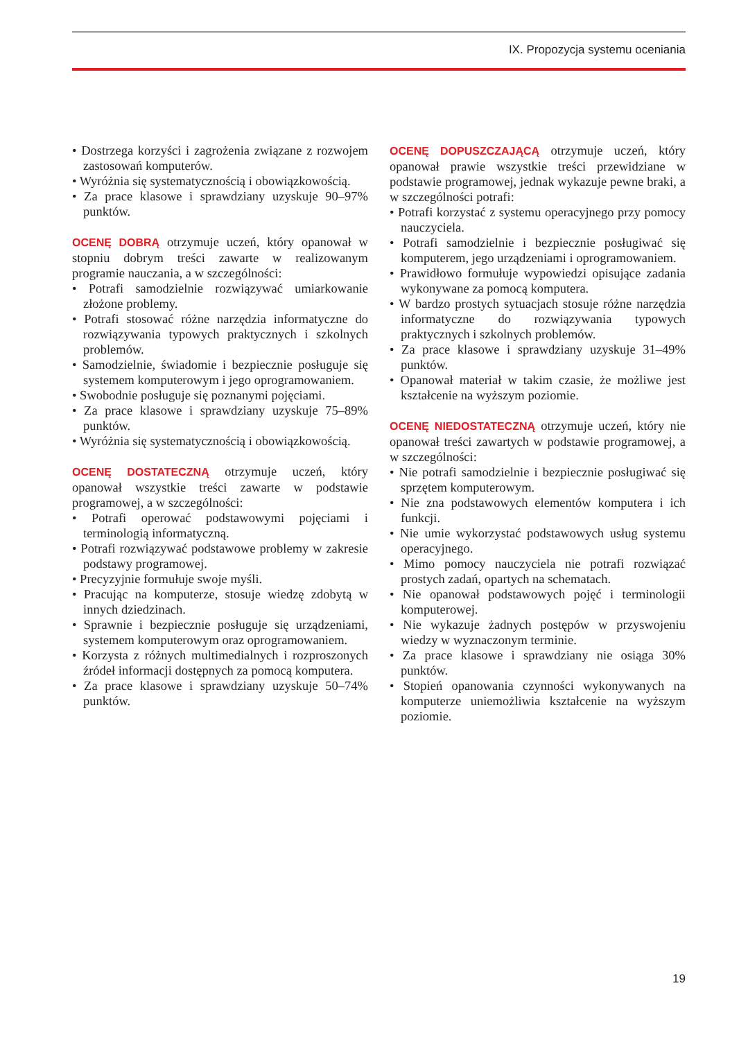IX. Propozycja systemu oceniania
• Dostrzega korzyści i zagrożenia związane z rozwojem zastosowań komputerów.
• Wyróżnia się systematycznością i obowiązkowością.
• Za prace klasowe i sprawdziany uzyskuje 90–97% punktów.
OCENĘ DOBRĄ otrzymuje uczeń, który opanował w stopniu dobrym treści zawarte w realizowanym programie nauczania, a w szczególności:
• Potrafi samodzielnie rozwiązywać umiarkowanie złożone problemy.
• Potrafi stosować różne narzędzia informatyczne do rozwiązywania typowych praktycznych i szkolnych problemów.
• Samodzielnie, świadomie i bezpiecznie posługuje się systemem komputerowym i jego oprogramowaniem.
• Swobodnie posługuje się poznanymi pojęciami.
• Za prace klasowe i sprawdziany uzyskuje 75–89% punktów.
• Wyróżnia się systematycznością i obowiązkowością.
OCENĘ DOSTATECZNĄ otrzymuje uczeń, który opanował wszystkie treści zawarte w podstawie programowej, a w szczególności:
• Potrafi operować podstawowymi pojęciami i terminologią informatyczną.
• Potrafi rozwiązywać podstawowe problemy w zakresie podstawy programowej.
• Precyzyjnie formułuje swoje myśli.
• Pracując na komputerze, stosuje wiedzę zdobytą w innych dziedzinach.
• Sprawnie i bezpiecznie posługuje się urządzeniami, systemem komputerowym oraz oprogramowaniem.
• Korzysta z różnych multimedialnych i rozproszonych źródeł informacji dostępnych za pomocą komputera.
• Za prace klasowe i sprawdziany uzyskuje 50–74% punktów.
OCENĘ DOPUSZCZAJĄCĄ otrzymuje uczeń, który opanował prawie wszystkie treści przewidziane w podstawie programowej, jednak wykazuje pewne braki, a w szczególności potrafi:
• Potrafi korzystać z systemu operacyjnego przy pomocy nauczyciela.
• Potrafi samodzielnie i bezpiecznie posługiwać się komputerem, jego urządzeniami i oprogramowaniem.
• Prawidłowo formułuje wypowiedzi opisujące zadania wykonywane za pomocą komputera.
• W bardzo prostych sytuacjach stosuje różne narzędzia informatyczne do rozwiązywania typowych praktycznych i szkolnych problemów.
• Za prace klasowe i sprawdziany uzyskuje 31–49% punktów.
• Opanował materiał w takim czasie, że możliwe jest kształcenie na wyższym poziomie.
OCENĘ NIEDOSTATECZNĄ otrzymuje uczeń, który nie opanował treści zawartych w podstawie programowej, a w szczególności:
• Nie potrafi samodzielnie i bezpiecznie posługiwać się sprzętem komputerowym.
• Nie zna podstawowych elementów komputera i ich funkcji.
• Nie umie wykorzystać podstawowych usług systemu operacyjnego.
• Mimo pomocy nauczyciela nie potrafi rozwiązać prostych zadań, opartych na schematach.
• Nie opanował podstawowych pojęć i terminologii komputerowej.
• Nie wykazuje żadnych postępów w przyswojeniu wiedzy w wyznaczonym terminie.
• Za prace klasowe i sprawdziany nie osiąga 30% punktów.
• Stopień opanowania czynności wykonywanych na komputerze uniemożliwia kształcenie na wyższym poziomie.
19